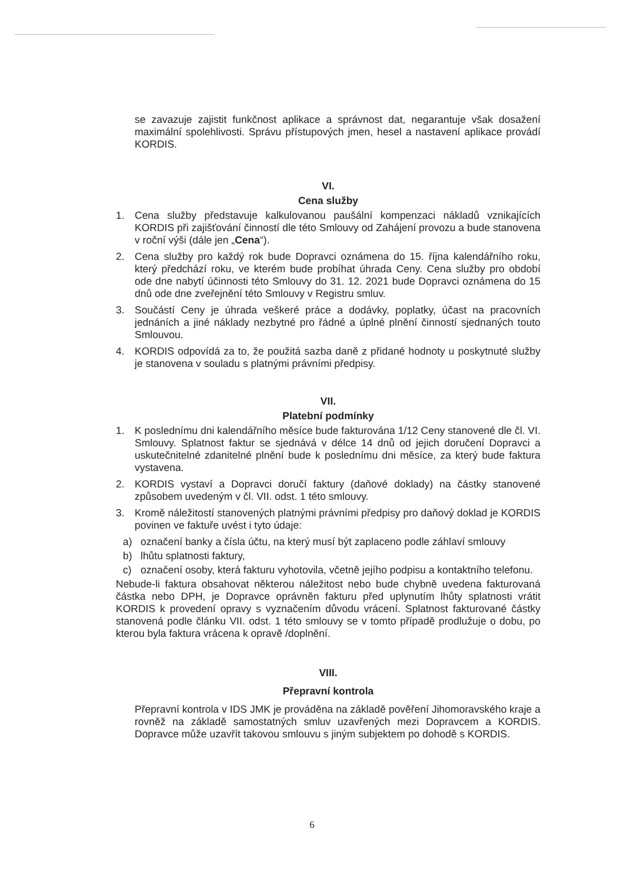se zavazuje zajistit funkčnost aplikace a správnost dat, negarantuje však dosažení maximální spolehlivosti. Správu přístupových jmen, hesel a nastavení aplikace provádí KORDIS.
VI.
Cena služby
1. Cena služby představuje kalkulovanou paušální kompenzaci nákladů vznikajících KORDIS při zajišťování činností dle této Smlouvy od Zahájení provozu a bude stanovena v roční výši (dále jen „Cena“).
2. Cena služby pro každý rok bude Dopravci oznámena do 15. října kalendářního roku, který předchází roku, ve kterém bude probíhat úhrada Ceny. Cena služby pro období ode dne nabytí účinnosti této Smlouvy do 31. 12. 2021 bude Dopravci oznámena do 15 dnů ode dne zveřejnění této Smlouvy v Registru smluv.
3. Součástí Ceny je úhrada veškeré práce a dodávky, poplatky, účast na pracovních jednáních a jiné náklady nezbytné pro řádné a úplné plnění činností sjednaných touto Smlouvou.
4. KORDIS odpovídá za to, že použitá sazba daně z přidané hodnoty u poskytnuté služby je stanovena v souladu s platnými právními předpisy.
VII.
Platební podmínky
1. K poslednímu dni kalendářního měsíce bude fakturována 1/12 Ceny stanovené dle čl. VI. Smlouvy. Splatnost faktur se sjednává v délce 14 dnů od jejich doručení Dopravci a uskutečnitelné zdanitelné plnění bude k poslednímu dni měsíce, za který bude faktura vystavena.
2. KORDIS vystaví a Dopravci doručí faktury (daňové doklady) na částky stanovené způsobem uvedeným v čl. VII. odst. 1 této smlouvy.
3. Kromě náležitostí stanovených platnými právními předpisy pro daňový doklad je KORDIS povinen ve faktuře uvést i tyto údaje:
a) označení banky a čísla účtu, na který musí být zaplaceno podle záhlaví smlouvy
b) lhůtu splatnosti faktury,
c) označení osoby, která fakturu vyhotovila, včetně jejího podpisu a kontaktního telefonu.
Nebude-li faktura obsahovat některou náležitost nebo bude chybně uvedena fakturovaná částka nebo DPH, je Dopravce oprávněn fakturu před uplynutím lhůty splatnosti vrátit KORDIS k provedení opravy s vyznačením důvodu vrácení. Splatnost fakturované částky stanovená podle článku VII. odst. 1 této smlouvy se v tomto případě prodlužuje o dobu, po kterou byla faktura vrácena k opravě /doplnění.
VIII.
Přepravní kontrola
Přepravní kontrola v IDS JMK je prováděna na základě pověření Jihomoravského kraje a rovněž na základě samostatných smluv uzavřených mezi Dopravcem a KORDIS. Dopravce může uzavřít takovou smlouvu s jiným subjektem po dohodě s KORDIS.
6